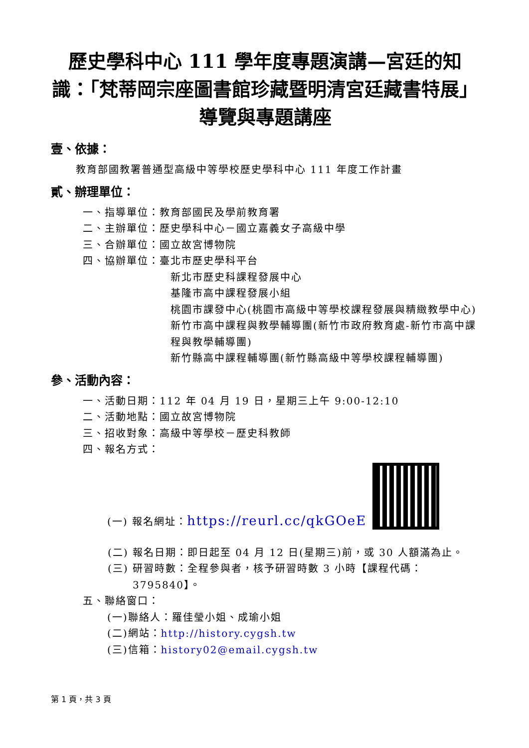歷史學科中心 111 學年度專題演講—宮廷的知識：「梵蒂岡宗座圖書館珍藏暨明清宮廷藏書特展」導覽與專題講座
壹、依據：
教育部國教署普通型高級中等學校歷史學科中心 111 年度工作計畫
貳、辦理單位：
一、指導單位：教育部國民及學前教育署
二、主辦單位：歷史學科中心－國立嘉義女子高級中學
三、合辦單位：國立故宮博物院
四、協辦單位：臺北市歷史學科平台
新北市歷史科課程發展中心
基隆市高中課程發展小組
桃園市課發中心(桃園市高級中等學校課程發展與精緻教學中心)
新竹市高中課程與教學輔導團(新竹市政府教育處-新竹市高中課程與教學輔導團)
新竹縣高中課程輔導團(新竹縣高級中等學校課程輔導團)
參、活動內容：
一、活動日期：112 年 04 月 19 日，星期三上午 9:00-12:10
二、活動地點：國立故宮博物院
三、招收對象：高級中等學校－歷史科教師
四、報名方式：
(一) 報名網址：https://reurl.cc/qkGOeE
(二) 報名日期：即日起至 04 月 12 日(星期三)前，或 30 人額滿為止。
(三) 研習時數：全程參與者，核予研習時數 3 小時【課程代碼：3795840】。
五、聯絡窗口：
(一)聯絡人：羅佳瑩小姐、成瑜小姐
(二)網站：http://history.cygsh.tw
(三)信箱：history02@email.cygsh.tw
第 1 頁，共 3 頁